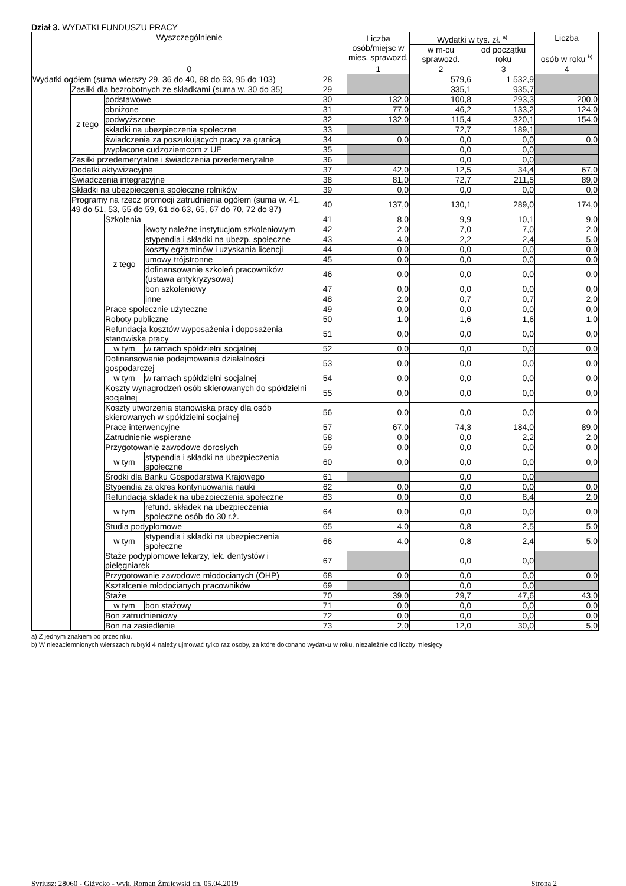Dział 3. WYDATKI FUNDUSZU PRACY
| Wyszczególnienie | | | | | Liczba osób/miejsc w mies. sprawozd. | Wydatki w tys. zł. <sup>a)</sup> | | Liczba osób w roku <sup>b)</sup> |
| --- | --- | --- | --- | --- | --- | --- | --- | --- |
| | | | | | | w m-cu sprawozd. | od początku roku | |
| 0 | | | | | 1 | 2 | 3 | 4 |
| Wydatki ogółem (suma wierszy 29, 36 do 40, 88 do 93, 95 do 103) | | | | 28 | | 579,6 | 1 532,9 | |
| | Zasiłki dla bezrobotnych ze składkami (suma w. 30 do 35) | | | 29 | | 335,1 | 935,7 | |
| | z tego | podstawowe | | 30 | 132,0 | 100,8 | 293,3 | 200,0 |
| | | obniżone | | 31 | 77,0 | 46,2 | 133,2 | 124,0 |
| | | podwyższone | | 32 | 132,0 | 115,4 | 320,1 | 154,0 |
| | | składki na ubezpieczenia społeczne | | 33 | | 72,7 | 189,1 | |
| | | świadczenia za poszukujących pracy za granicą | | 34 | 0,0 | 0,0 | 0,0 | 0,0 |
| | | wypłacone cudzoziemcom z UE | | 35 | | 0,0 | 0,0 | |
| | Zasiłki przedemerytalne i świadczenia przedemerytalne | | | 36 | | 0,0 | 0,0 | |
| | Dodatki aktywizacyjne | | | 37 | 42,0 | 12,5 | 34,4 | 67,0 |
| | Świadczenia integracyjne | | | 38 | 81,0 | 72,7 | 211,5 | 89,0 |
| | Składki na ubezpieczenia społeczne rolników | | | 39 | 0,0 | 0,0 | 0,0 | 0,0 |
| | Programy na rzecz promocji zatrudnienia ogółem (suma w. 41, 49 do 51, 53, 55 do 59, 61 do 63, 65, 67 do 70, 72 do 87) | | | 40 | 137,0 | 130,1 | 289,0 | 174,0 |
| | | Szkolenia | | 41 | 8,0 | 9,9 | 10,1 | 9,0 |
| | | z tego | kwoty należne instytucjom szkoleniowym | 42 | 2,0 | 7,0 | 7,0 | 2,0 |
| | | | stypendia i składki na ubezp. społeczne | 43 | 4,0 | 2,2 | 2,4 | 5,0 |
| | | | koszty egzaminów i uzyskania licencji | 44 | 0,0 | 0,0 | 0,0 | 0,0 |
| | | | umowy trójstronne | 45 | 0,0 | 0,0 | 0,0 | 0,0 |
| | | | dofinansowanie szkoleń pracowników (ustawa antykryzysowa) | 46 | 0,0 | 0,0 | 0,0 | 0,0 |
| | | | bon szkoleniowy | 47 | 0,0 | 0,0 | 0,0 | 0,0 |
| | | | inne | 48 | 2,0 | 0,7 | 0,7 | 2,0 |
| | | Prace społecznie użyteczne | | 49 | 0,0 | 0,0 | 0,0 | 0,0 |
| | | Roboty publiczne | | 50 | 1,0 | 1,6 | 1,6 | 1,0 |
| | | Refundacja kosztów wyposażenia i doposażenia stanowiska pracy | | 51 | 0,0 | 0,0 | 0,0 | 0,0 |
| | | w tym | w ramach spółdzielni socjalnej | 52 | 0,0 | 0,0 | 0,0 | 0,0 |
| | | Dofinansowanie podejmowania działalności gospodarczej | | 53 | 0,0 | 0,0 | 0,0 | 0,0 |
| | | w tym | w ramach spółdzielni socjalnej | 54 | 0,0 | 0,0 | 0,0 | 0,0 |
| | | Koszty wynagrodzeń osób skierowanych do spółdzielni socjalnej | | 55 | 0,0 | 0,0 | 0,0 | 0,0 |
| | | Koszty utworzenia stanowiska pracy dla osób skierowanych w spółdzielni socjalnej | | 56 | 0,0 | 0,0 | 0,0 | 0,0 |
| | | Prace interwencyjne | | 57 | 67,0 | 74,3 | 184,0 | 89,0 |
| | | Zatrudnienie wspierane | | 58 | 0,0 | 0,0 | 2,2 | 2,0 |
| | | Przygotowanie zawodowe dorosłych | | 59 | 0,0 | 0,0 | 0,0 | 0,0 |
| | | w tym | stypendia i składki na ubezpieczenia społeczne | 60 | 0,0 | 0,0 | 0,0 | 0,0 |
| | | Środki dla Banku Gospodarstwa Krajowego | | 61 | | 0,0 | 0,0 | |
| | | Stypendia za okres kontynuowania nauki | | 62 | 0,0 | 0,0 | 0,0 | 0,0 |
| | | Refundacja składek na ubezpieczenia społeczne | | 63 | 0,0 | 0,0 | 8,4 | 2,0 |
| | | w tym | refund. składek na ubezpieczenia społeczne osób do 30 r.ż. | 64 | 0,0 | 0,0 | 0,0 | 0,0 |
| | | Studia podyplomowe | | 65 | 4,0 | 0,8 | 2,5 | 5,0 |
| | | w tym | stypendia i składki na ubezpieczenia społeczne | 66 | 4,0 | 0,8 | 2,4 | 5,0 |
| | | Staże podyplomowe lekarzy, lek. dentystów i pielęgniarek | | 67 | | 0,0 | 0,0 | |
| | | Przygotowanie zawodowe młodocianych (OHP) | | 68 | 0,0 | 0,0 | 0,0 | 0,0 |
| | | Kształcenie młodocianych pracowników | | 69 | | 0,0 | 0,0 | |
| | | Staże | | 70 | 39,0 | 29,7 | 47,6 | 43,0 |
| | | w tym | bon stażowy | 71 | 0,0 | 0,0 | 0,0 | 0,0 |
| | | Bon zatrudnieniowy | | 72 | 0,0 | 0,0 | 0,0 | 0,0 |
| | | Bon na zasiedlenie | | 73 | 2,0 | 12,0 | 30,0 | 5,0 |
a) Z jednym znakiem po przecinku.
b) W niezaciemnionych wierszach rubryki 4 należy ujmować tylko raz osoby, za które dokonano wydatku w roku, niezależnie od liczby miesięcy
Syriusz: 28060 - Giżycko - wyk. Roman Żmijewski dn. 05.04.2019 Strona 2